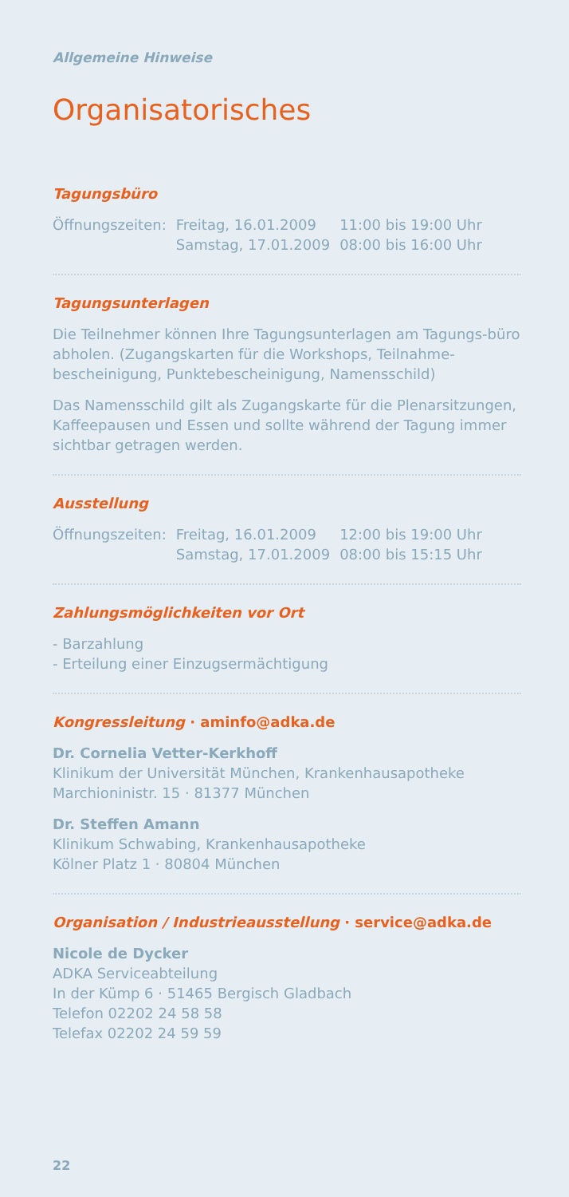Allgemeine Hinweise
Organisatorisches
Tagungsbüro
| Öffnungszeiten: | Freitag, 16.01.2009 | 11:00 bis 19:00 Uhr |
| | Samstag, 17.01.2009 | 08:00 bis 16:00 Uhr |
Tagungsunterlagen
Die Teilnehmer können Ihre Tagungsunterlagen am Tagungs-büro abholen. (Zugangskarten für die Workshops, Teilnahme-bescheinigung, Punktebescheinigung, Namensschild)
Das Namensschild gilt als Zugangskarte für die Plenarsitzungen, Kaffeepausen und Essen und sollte während der Tagung immer sichtbar getragen werden.
Ausstellung
| Öffnungszeiten: | Freitag, 16.01.2009 | 12:00 bis 19:00 Uhr |
| | Samstag, 17.01.2009 | 08:00 bis 15:15 Uhr |
Zahlungsmöglichkeiten vor Ort
- Barzahlung
- Erteilung einer Einzugsermächtigung
Kongressleitung · aminfo@adka.de
Dr. Cornelia Vetter-Kerkhoff
Klinikum der Universität München, Krankenhausapotheke
Marchioninistr. 15 · 81377 München
Dr. Steffen Amann
Klinikum Schwabing, Krankenhausapotheke
Kölner Platz 1 · 80804 München
Organisation / Industrieausstellung · service@adka.de
Nicole de Dycker
ADKA Serviceabteilung
In der Kümp 6 · 51465 Bergisch Gladbach
Telefon 02202 24 58 58
Telefax 02202 24 59 59
22